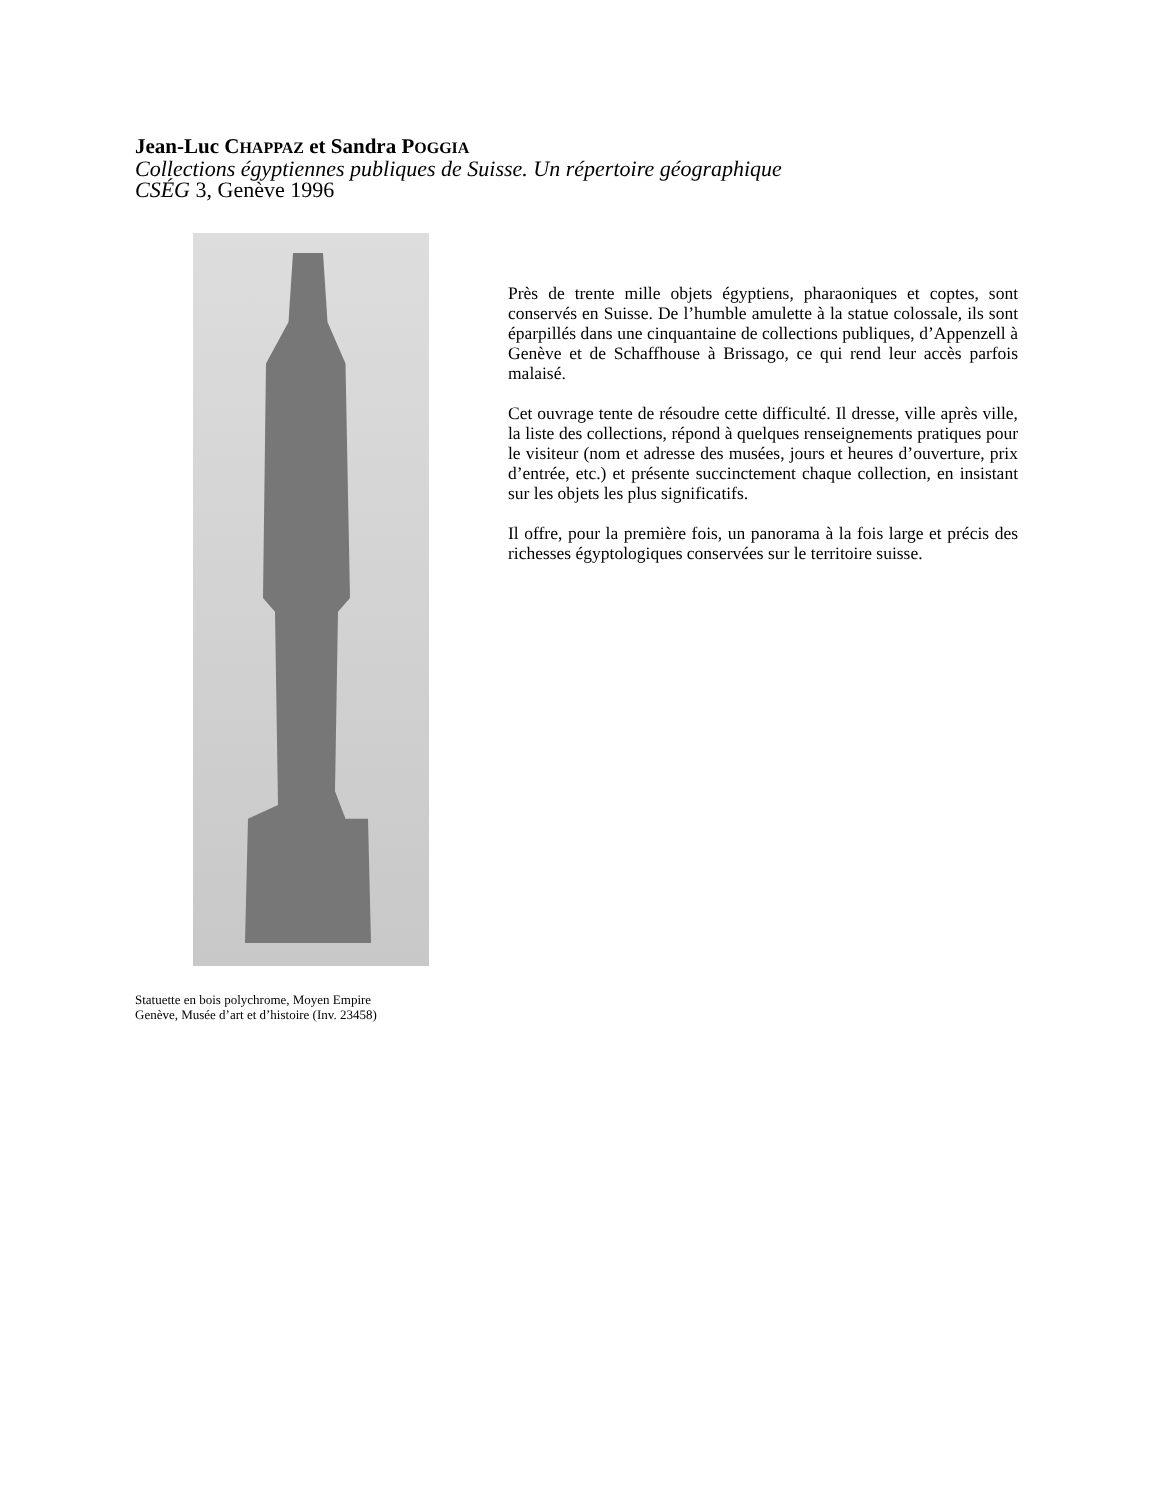Jean-Luc CHAPPAZ et Sandra POGGIA
Collections égyptiennes publiques de Suisse. Un répertoire géographique
CSÉG 3, Genève 1996
Statuette en bois polychrome, Moyen Empire
Genève, Musée d’art et d’histoire (Inv. 23458)
Près de trente mille objets égyptiens, pharaoniques et coptes, sont conservés en Suisse. De l’humble amulette à la statue colossale, ils sont éparpillés dans une cinquantaine de collections publiques, d’Appenzell à Genève et de Schaffhouse à Brissago, ce qui rend leur accès parfois malaisé.
Cet ouvrage tente de résoudre cette difficulté. Il dresse, ville après ville, la liste des collections, répond à quelques renseignements pratiques pour le visiteur (nom et adresse des musées, jours et heures d’ouverture, prix d’entrée, etc.) et présente succinctement chaque collection, en insistant sur les objets les plus significatifs.
Il offre, pour la première fois, un panorama à la fois large et précis des richesses égyptologiques conservées sur le territoire suisse.